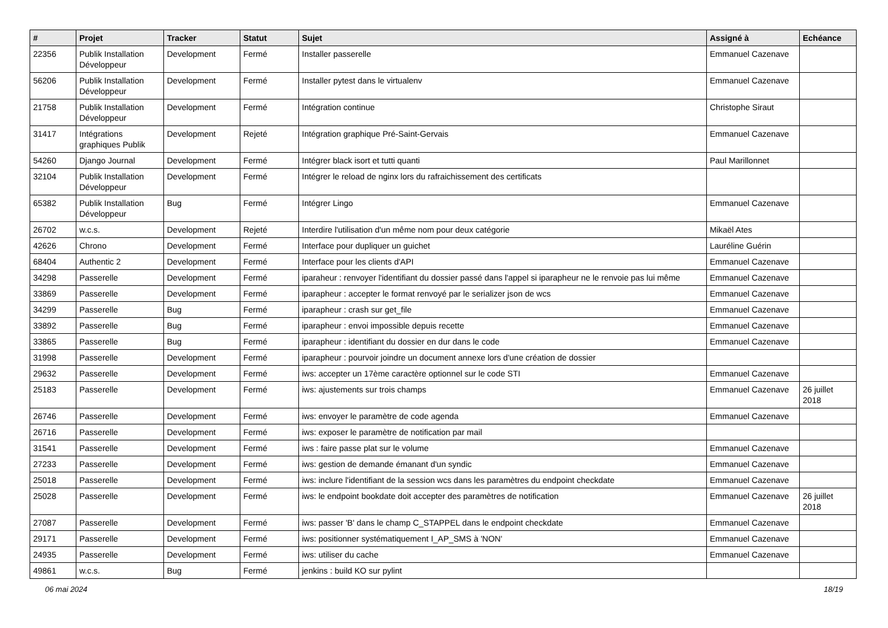| # | Projet | Tracker | Statut | Sujet | Assigné à | Echéance |
| --- | --- | --- | --- | --- | --- | --- |
| 22356 | Publik Installation Développeur | Development | Fermé | Installer passerelle | Emmanuel Cazenave | |
| 56206 | Publik Installation Développeur | Development | Fermé | Installer pytest dans le virtualenv | Emmanuel Cazenave | |
| 21758 | Publik Installation Développeur | Development | Fermé | Intégration continue | Christophe Siraut | |
| 31417 | Intégrations graphiques Publik | Development | Rejeté | Intégration graphique Pré-Saint-Gervais | Emmanuel Cazenave | |
| 54260 | Django Journal | Development | Fermé | Intégrer black isort et tutti quanti | Paul Marillonnet | |
| 32104 | Publik Installation Développeur | Development | Fermé | Intégrer le reload de nginx lors du rafraichissement des certificats | | |
| 65382 | Publik Installation Développeur | Bug | Fermé | Intégrer Lingo | Emmanuel Cazenave | |
| 26702 | w.c.s. | Development | Rejeté | Interdire l'utilisation d'un même nom pour deux catégorie | Mikaël Ates | |
| 42626 | Chrono | Development | Fermé | Interface pour dupliquer un guichet | Lauréline Guérin | |
| 68404 | Authentic 2 | Development | Fermé | Interface pour les clients d'API | Emmanuel Cazenave | |
| 34298 | Passerelle | Development | Fermé | iparaheur : renvoyer l'identifiant du dossier passé dans l'appel si iparapheur ne le renvoie pas lui même | Emmanuel Cazenave | |
| 33869 | Passerelle | Development | Fermé | iparapheur : accepter le format renvoyé par le serializer json de wcs | Emmanuel Cazenave | |
| 34299 | Passerelle | Bug | Fermé | iparapheur : crash sur get_file | Emmanuel Cazenave | |
| 33892 | Passerelle | Bug | Fermé | iparapheur : envoi impossible depuis recette | Emmanuel Cazenave | |
| 33865 | Passerelle | Bug | Fermé | iparapheur : identifiant du dossier en dur dans le code | Emmanuel Cazenave | |
| 31998 | Passerelle | Development | Fermé | iparapheur : pourvoir joindre un document annexe lors d'une création de dossier | | |
| 29632 | Passerelle | Development | Fermé | iws: accepter un 17ème caractère optionnel sur le code STI | Emmanuel Cazenave | |
| 25183 | Passerelle | Development | Fermé | iws: ajustements sur trois champs | Emmanuel Cazenave | 26 juillet 2018 |
| 26746 | Passerelle | Development | Fermé | iws: envoyer le paramètre de code agenda | Emmanuel Cazenave | |
| 26716 | Passerelle | Development | Fermé | iws: exposer le paramètre de notification par mail | | |
| 31541 | Passerelle | Development | Fermé | iws : faire passe plat sur le volume | Emmanuel Cazenave | |
| 27233 | Passerelle | Development | Fermé | iws: gestion de demande émanant d'un syndic | Emmanuel Cazenave | |
| 25018 | Passerelle | Development | Fermé | iws: inclure l'identifiant de la session wcs dans les paramètres du endpoint checkdate | Emmanuel Cazenave | |
| 25028 | Passerelle | Development | Fermé | iws: le endpoint bookdate doit accepter des paramètres de notification | Emmanuel Cazenave | 26 juillet 2018 |
| 27087 | Passerelle | Development | Fermé | iws: passer 'B' dans le champ C_STAPPEL dans le endpoint checkdate | Emmanuel Cazenave | |
| 29171 | Passerelle | Development | Fermé | iws: positionner systématiquement I_AP_SMS à 'NON' | Emmanuel Cazenave | |
| 24935 | Passerelle | Development | Fermé | iws: utiliser du cache | Emmanuel Cazenave | |
| 49861 | w.c.s. | Bug | Fermé | jenkins : build KO sur pylint | | |
06 mai 2024 18/19